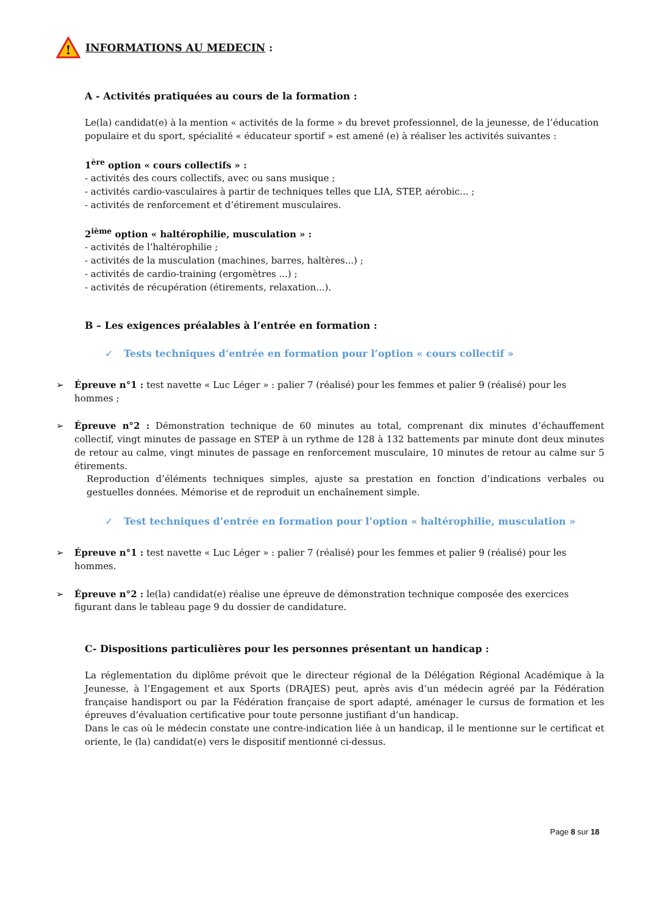!
INFORMATIONS AU MEDECIN :
A - Activités pratiquées au cours de la formation :
Le(la) candidat(e) à la mention « activités de la forme » du brevet professionnel, de la jeunesse, de l’éducation populaire et du sport, spécialité « éducateur sportif » est amené (e) à réaliser les activités suivantes :
1<sup>ère</sup> option « cours collectifs » :
- activités des cours collectifs, avec ou sans musique ;
- activités cardio-vasculaires à partir de techniques telles que LIA, STEP, aérobic... ;
- activités de renforcement et d’étirement musculaires.
2<sup>ième</sup> option « haltérophilie, musculation » :
- activités de l’haltérophilie ;
- activités de la musculation (machines, barres, haltères...) ;
- activités de cardio-training (ergomètres ...) ;
- activités de récupération (étirements, relaxation...).
B – Les exigences préalables à l’entrée en formation :
✓ Tests techniques d’entrée en formation pour l’option « cours collectif »
➢ Épreuve n°1 : test navette « Luc Léger » : palier 7 (réalisé) pour les femmes et palier 9 (réalisé) pour les hommes ;
➢ Épreuve n°2 : Démonstration technique de 60 minutes au total, comprenant dix minutes d’échauffement collectif, vingt minutes de passage en STEP à un rythme de 128 à 132 battements par minute dont deux minutes de retour au calme, vingt minutes de passage en renforcement musculaire, 10 minutes de retour au calme sur 5 étirements.
Reproduction d’éléments techniques simples, ajuste sa prestation en fonction d’indications verbales ou gestuelles données. Mémorise et de reproduit un enchaînement simple.
✓ Test techniques d’entrée en formation pour l’option « haltérophilie, musculation »
➢ Épreuve n°1 : test navette « Luc Léger » : palier 7 (réalisé) pour les femmes et palier 9 (réalisé) pour les hommes.
➢ Épreuve n°2 : le(la) candidat(e) réalise une épreuve de démonstration technique composée des exercices figurant dans le tableau page 9 du dossier de candidature.
C- Dispositions particulières pour les personnes présentant un handicap :
La réglementation du diplôme prévoit que le directeur régional de la Délégation Régional Académique à la Jeunesse, à l’Engagement et aux Sports (DRAJES) peut, après avis d’un médecin agréé par la Fédération française handisport ou par la Fédération française de sport adapté, aménager le cursus de formation et les épreuves d’évaluation certificative pour toute personne justifiant d’un handicap.
Dans le cas où le médecin constate une contre-indication liée à un handicap, il le mentionne sur le certificat et oriente, le (la) candidat(e) vers le dispositif mentionné ci-dessus.
Page 8 sur 18